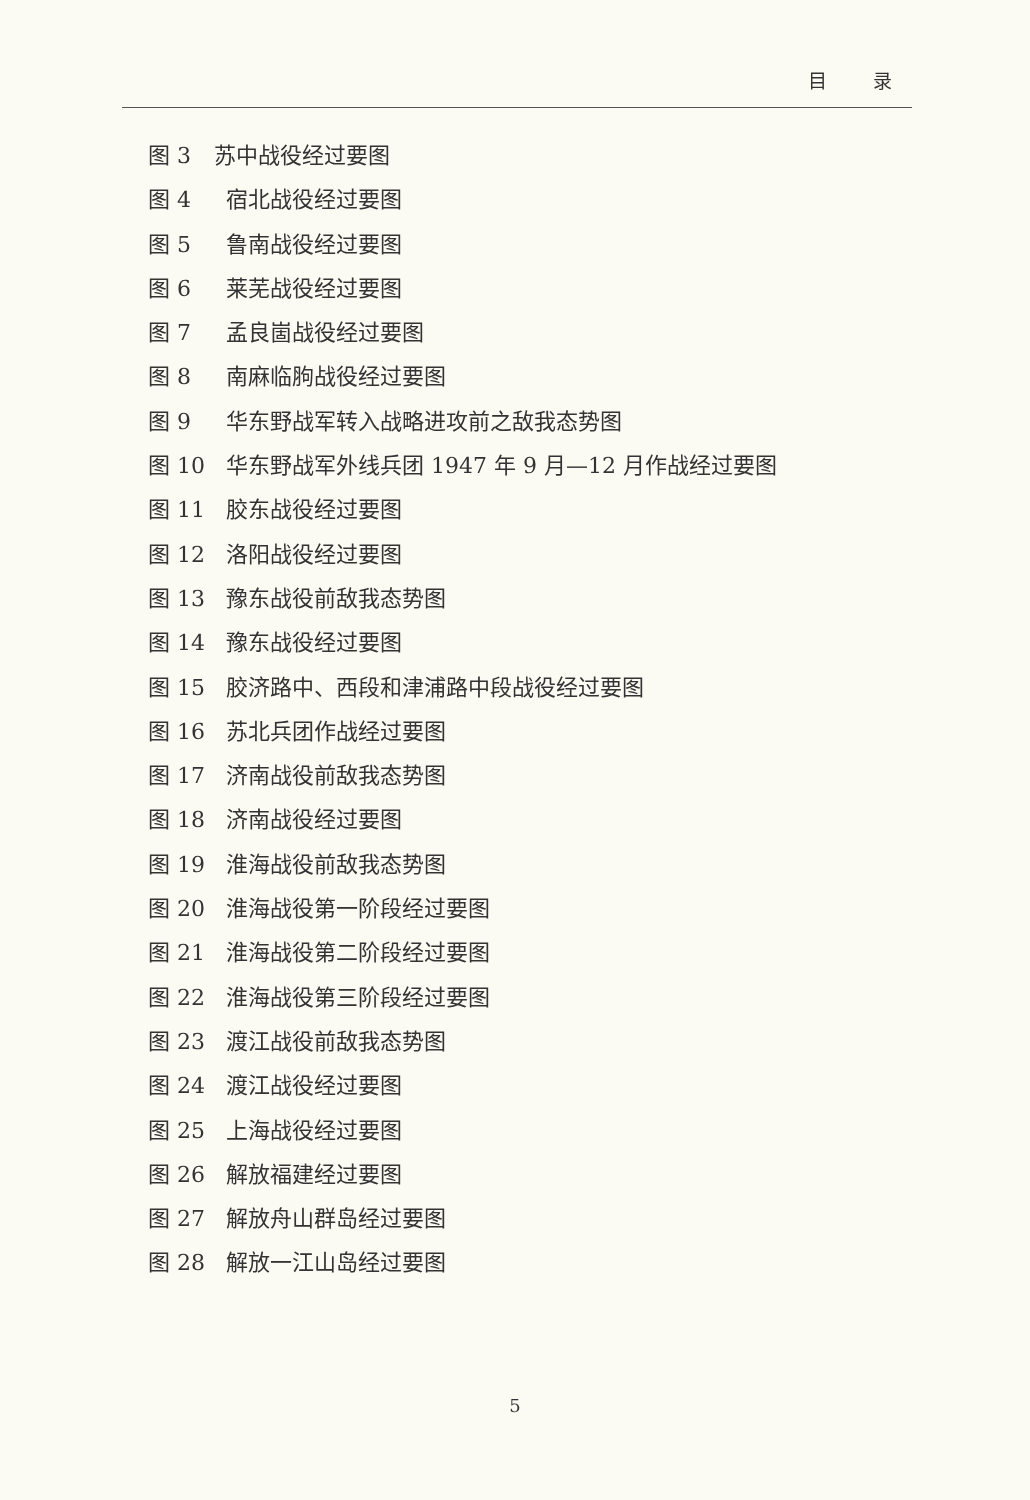目 录
图 3 苏中战役经过要图
图 4 宿北战役经过要图
图 5 鲁南战役经过要图
图 6 莱芜战役经过要图
图 7 孟良崮战役经过要图
图 8 南麻临朐战役经过要图
图 9 华东野战军转入战略进攻前之敌我态势图
图 10 华东野战军外线兵团 1947 年 9 月—12 月作战经过要图
图 11 胶东战役经过要图
图 12 洛阳战役经过要图
图 13 豫东战役前敌我态势图
图 14 豫东战役经过要图
图 15 胶济路中、西段和津浦路中段战役经过要图
图 16 苏北兵团作战经过要图
图 17 济南战役前敌我态势图
图 18 济南战役经过要图
图 19 淮海战役前敌我态势图
图 20 淮海战役第一阶段经过要图
图 21 淮海战役第二阶段经过要图
图 22 淮海战役第三阶段经过要图
图 23 渡江战役前敌我态势图
图 24 渡江战役经过要图
图 25 上海战役经过要图
图 26 解放福建经过要图
图 27 解放舟山群岛经过要图
图 28 解放一江山岛经过要图
5